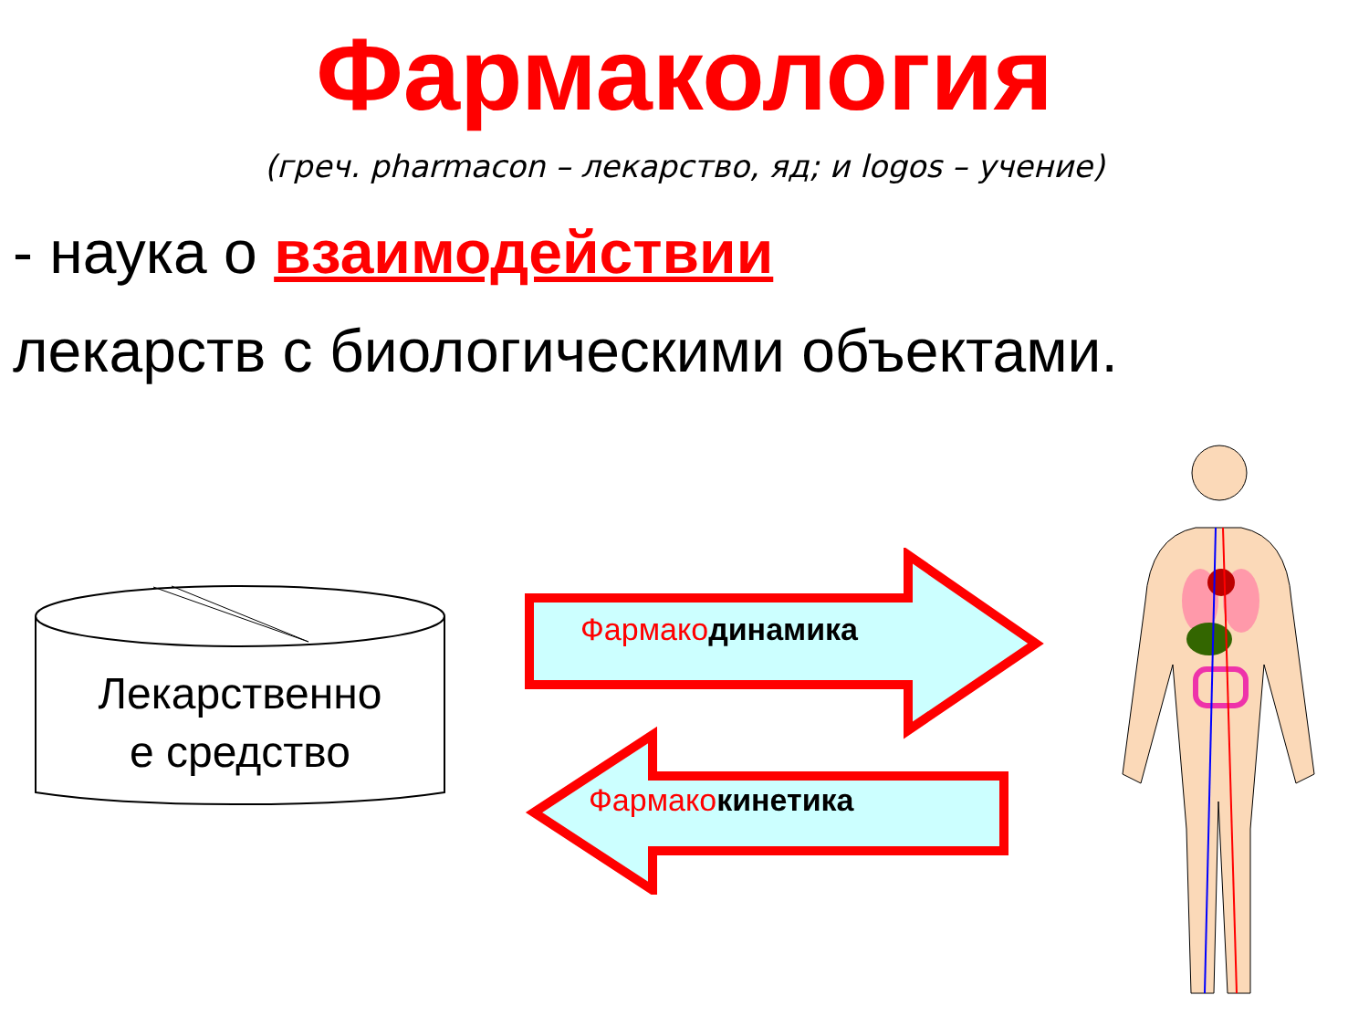Фармакология
(греч. pharmacon – лекарство, яд; и logos – учение)
- наука о взаимодействии
лекарств с биологическими объектами.
Лекарственно
е средство
Фармако динамика
Фармако кинетика